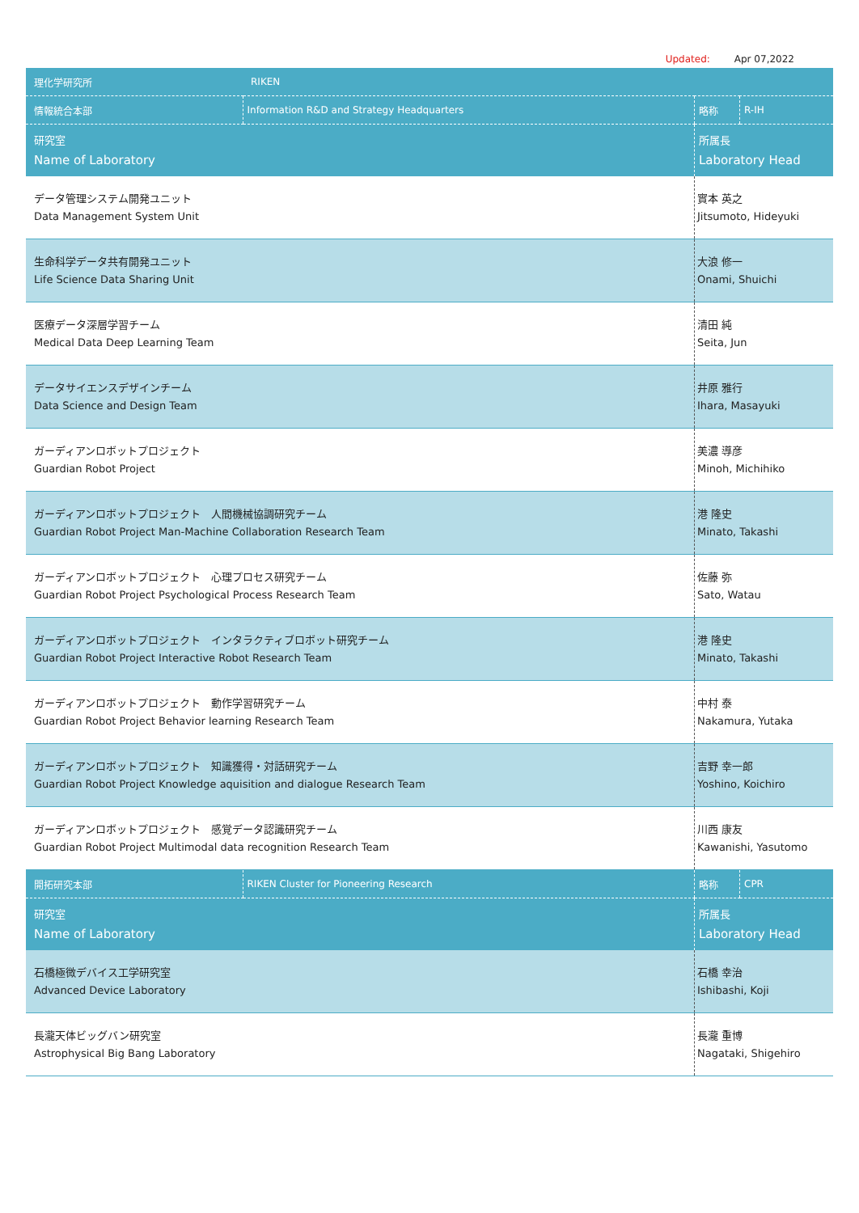Updated: Apr 07,2022
| 理化学研究所 | RIKEN | | |
| 情報統合本部 | Information R&D and Strategy Headquarters | 略称 | R-IH |
| 研究室 Name of Laboratory | | 所属長 Laboratory Head | |
| データ管理システム開発ユニット Data Management System Unit | | 實本 英之 Jitsumoto, Hideyuki | |
| 生命科学データ共有開発ユニット Life Science Data Sharing Unit | | 大浪 修一 Onami, Shuichi | |
| 医療データ深層学習チーム Medical Data Deep Learning Team | | 清田 純 Seita, Jun | |
| データサイエンスデザインチーム Data Science and Design Team | | 井原 雅行 Ihara, Masayuki | |
| ガーディアンロボットプロジェクト Guardian Robot Project | | 美濃 導彦 Minoh, Michihiko | |
| ガーディアンロボットプロジェクト 人間機械協調研究チーム Guardian Robot Project Man-Machine Collaboration Research Team | | 港 隆史 Minato, Takashi | |
| ガーディアンロボットプロジェクト 心理プロセス研究チーム Guardian Robot Project Psychological Process Research Team | | 佐藤 弥 Sato, Watau | |
| ガーディアンロボットプロジェクト インタラクティブロボット研究チーム Guardian Robot Project Interactive Robot Research Team | | 港 隆史 Minato, Takashi | |
| ガーディアンロボットプロジェクト 動作学習研究チーム Guardian Robot Project Behavior learning Research Team | | 中村 泰 Nakamura, Yutaka | |
| ガーディアンロボットプロジェクト 知識獲得・対話研究チーム Guardian Robot Project Knowledge aquisition and dialogue Research Team | | 吉野 幸一郎 Yoshino, Koichiro | |
| ガーディアンロボットプロジェクト 感覚データ認識研究チーム Guardian Robot Project Multimodal data recognition Research Team | | 川西 康友 Kawanishi, Yasutomo | |
| 開拓研究本部 | RIKEN Cluster for Pioneering Research | 略称 | CPR |
| 研究室 Name of Laboratory | | 所属長 Laboratory Head | |
| 石橋極微デバイス工学研究室 Advanced Device Laboratory | | 石橋 幸治 Ishibashi, Koji | |
| 長瀧天体ビッグバン研究室 Astrophysical Big Bang Laboratory | | 長瀧 重博 Nagataki, Shigehiro | |